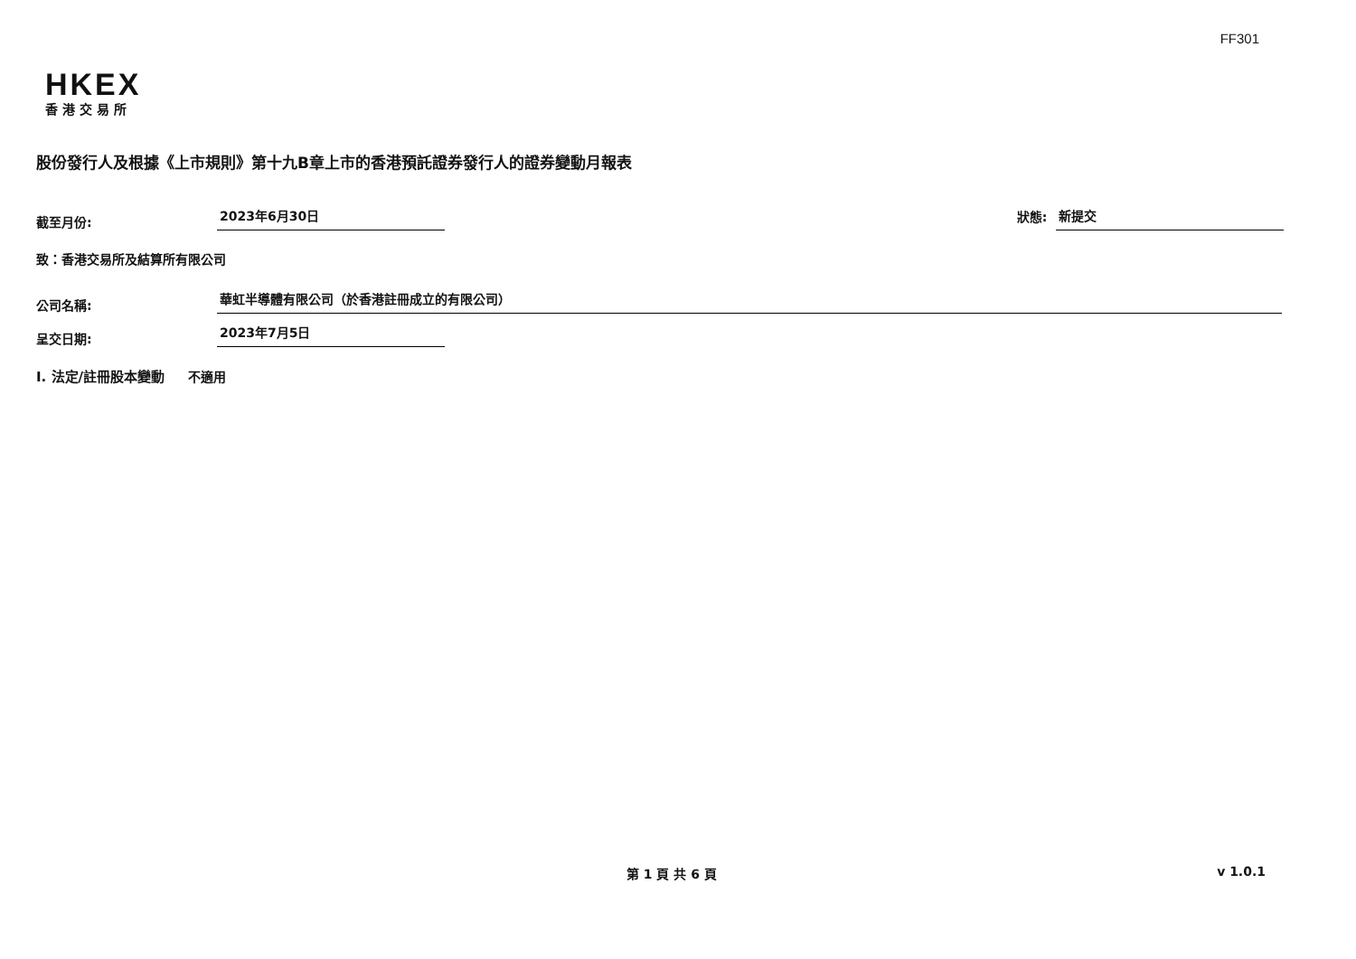FF301
HKEX
香港交易所
股份發行人及根據《上市規則》第十九B章上市的香港預託證券發行人的證券變動月報表
截至月份: 2023年6月30日 狀態: 新提交
致：香港交易所及結算所有限公司
公司名稱: 華虹半導體有限公司（於香港註冊成立的有限公司）
呈交日期: 2023年7月5日
I. 法定/註冊股本變動 不適用
第 1 頁 共 6 頁 v 1.0.1